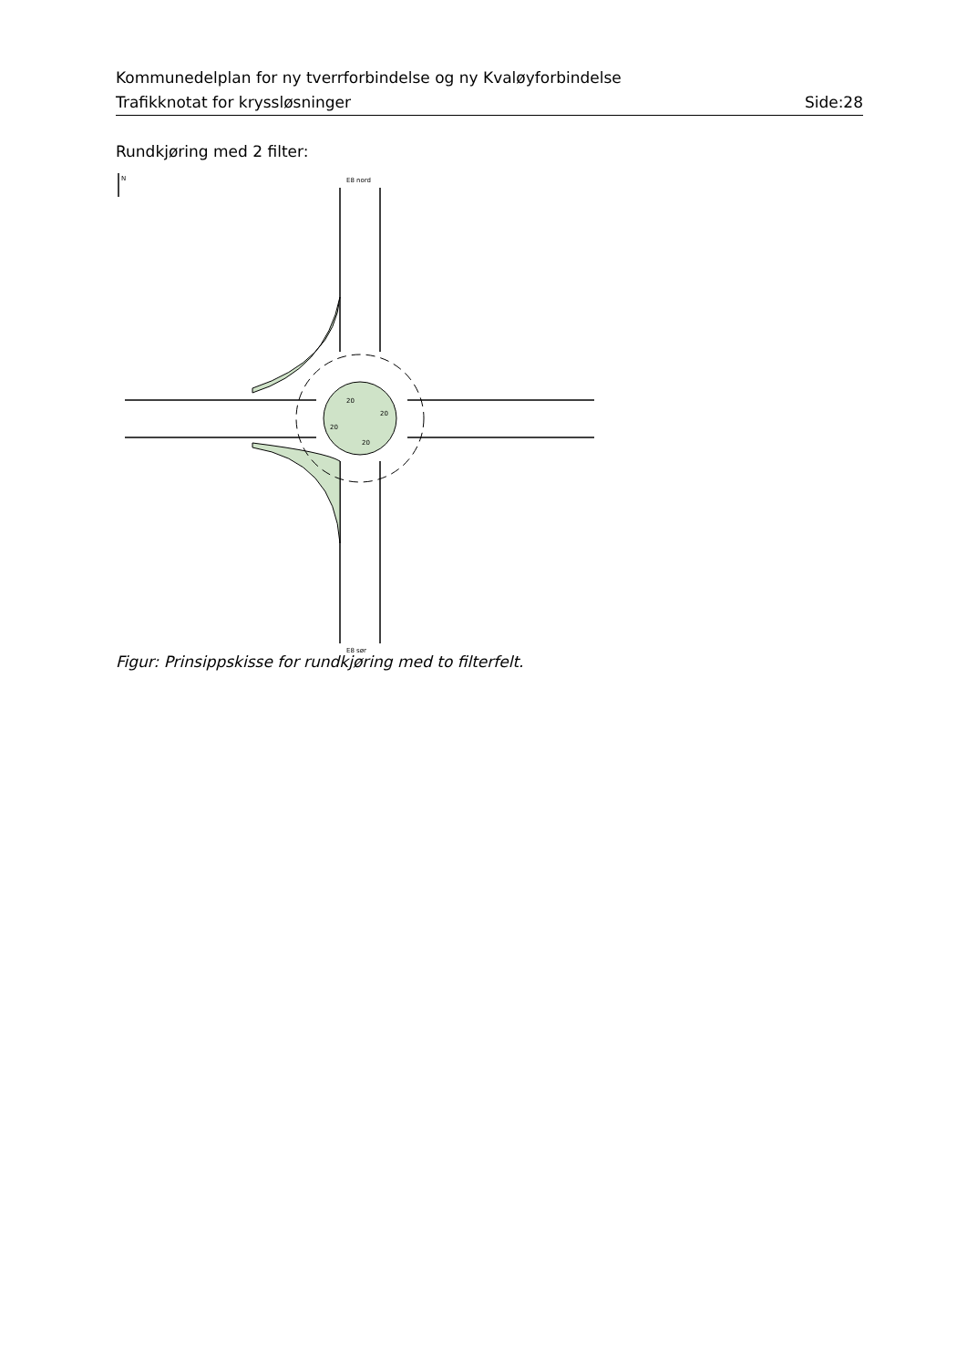Kommunedelplan for ny tverrforbindelse og ny Kvaløyforbindelse
Trafikknotat for kryssløsninger Side:28
Rundkjøring med 2 filter:
N
E8 nord
E8 sør
20
20
20
20
Figur: Prinsippskisse for rundkjøring med to filterfelt.